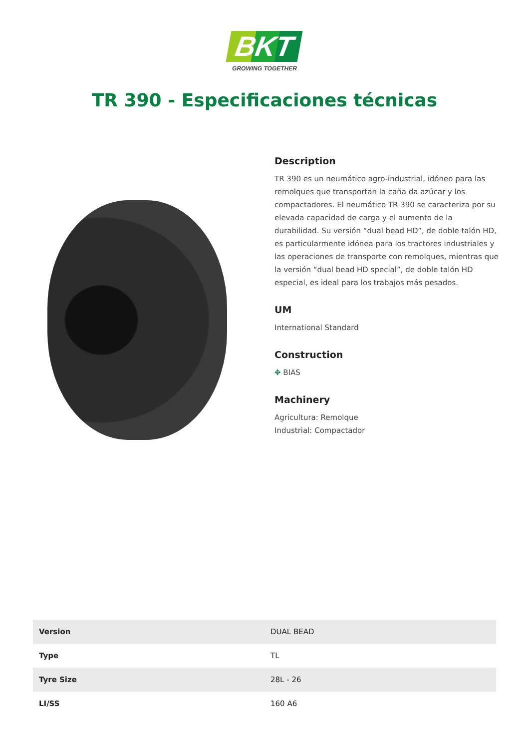BKT
GROWING TOGETHER
TR 390 - Especificaciones técnicas
Description
TR 390 es un neumático agro-industrial, idóneo para las remolques que transportan la caña da azúcar y los compactadores. El neumático TR 390 se caracteriza por su elevada capacidad de carga y el aumento de la durabilidad. Su versión “dual bead HD”, de doble talón HD, es particularmente idónea para los tractores industriales y las operaciones de transporte con remolques, mientras que la versión “dual bead HD special”, de doble talón HD especial, es ideal para los trabajos más pesados.
UM
International Standard
Construction
✥ BIAS
Machinery
Agricultura: Remolque
Industrial: Compactador
| Version | DUAL BEAD |
| Type | TL |
| Tyre Size | 28L - 26 |
| LI/SS | 160 A6 |